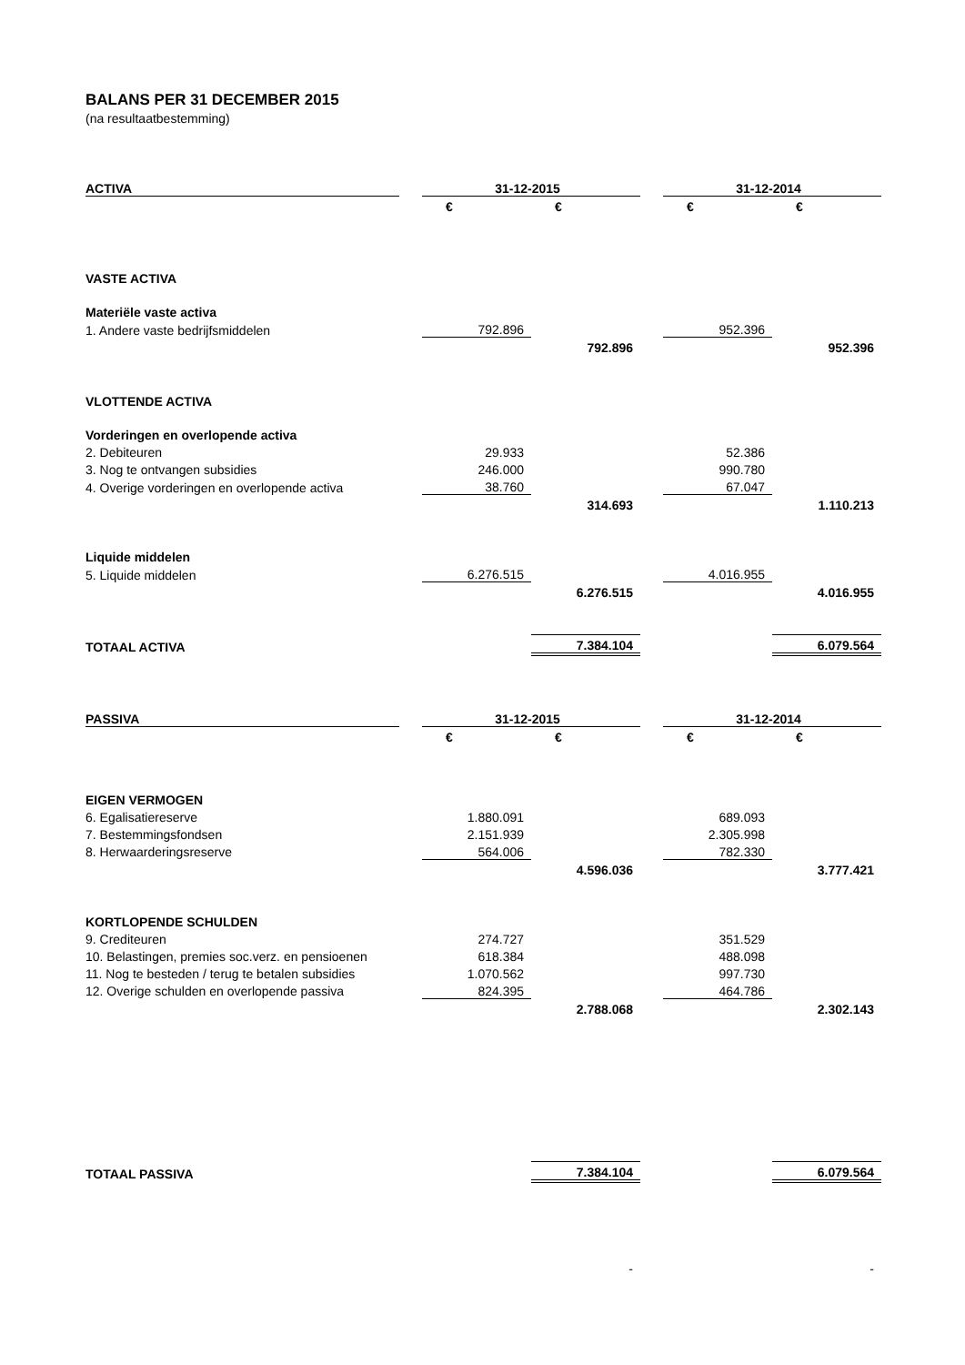BALANS PER 31 DECEMBER 2015
(na resultaatbestemming)
| ACTIVA | | 31-12-2015 | | | 31-12-2014 | |
| --- | --- | --- | --- | --- | --- | --- |
| | | € | € | | € | € |
| VASTE ACTIVA | | | | | | |
| Materiële vaste activa | | | | | | |
| 1. Andere vaste bedrijfsmiddelen | | 792.896 | | | 952.396 | |
| | | | 792.896 | | | 952.396 |
| VLOTTENDE ACTIVA | | | | | | |
| Vorderingen en overlopende activa | | | | | | |
| 2. Debiteuren | | 29.933 | | | 52.386 | |
| 3. Nog te ontvangen subsidies | | 246.000 | | | 990.780 | |
| 4. Overige vorderingen en overlopende activa | | 38.760 | | | 67.047 | |
| | | | 314.693 | | | 1.110.213 |
| Liquide middelen | | | | | | |
| 5. Liquide middelen | | 6.276.515 | | | 4.016.955 | |
| | | | 6.276.515 | | | 4.016.955 |
| TOTAAL ACTIVA | | | 7.384.104 | | | 6.079.564 |
| PASSIVA | | 31-12-2015 | | | 31-12-2014 | |
| | | € | € | | € | € |
| EIGEN VERMOGEN | | | | | | |
| 6. Egalisatiereserve | | 1.880.091 | | | 689.093 | |
| 7. Bestemmingsfondsen | | 2.151.939 | | | 2.305.998 | |
| 8. Herwaarderingsreserve | | 564.006 | | | 782.330 | |
| | | | 4.596.036 | | | 3.777.421 |
| KORTLOPENDE SCHULDEN | | | | | | |
| 9. Crediteuren | | 274.727 | | | 351.529 | |
| 10. Belastingen, premies soc.verz. en pensioenen | | 618.384 | | | 488.098 | |
| 11. Nog te besteden / terug te betalen subsidies | | 1.070.562 | | | 997.730 | |
| 12. Overige schulden en overlopende passiva | | 824.395 | | | 464.786 | |
| | | | 2.788.068 | | | 2.302.143 |
| TOTAAL PASSIVA | | | 7.384.104 | | | 6.079.564 |
| | | | - | | | - |